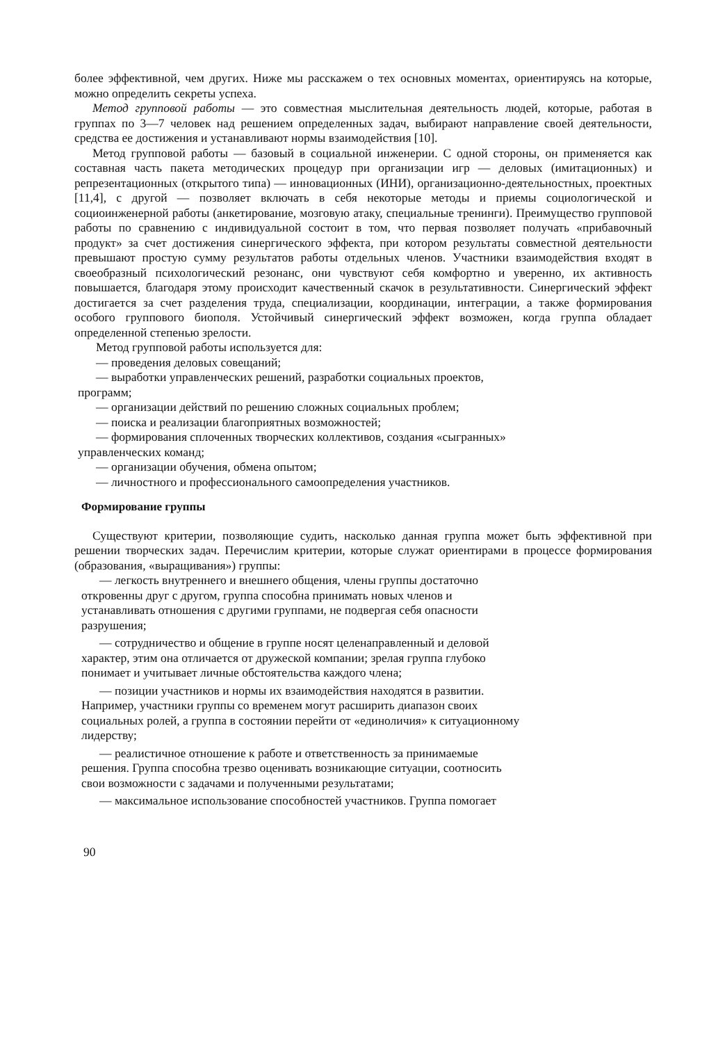более эффективной, чем других. Ниже мы расскажем о тех основных моментах, ориентируясь на которые, можно определить секреты успеха.
Метод групповой работы — это совместная мыслительная деятельность людей, которые, работая в группах по 3—7 человек над решением определенных задач, выбирают направление своей деятельности, средства ее достижения и устанавливают нормы взаимодействия [10].
Метод групповой работы — базовый в социальной инженерии. С одной стороны, он применяется как составная часть пакета методических процедур при организации игр — деловых (имитационных) и репрезентационных (открытого типа) — инновационных (ИНИ), организационно-деятельностных, проектных [11,4], с другой — позволяет включать в себя некоторые методы и приемы социологической и социоинженерной работы (анкетирование, мозговую атаку, специальные тренинги). Преимущество групповой работы по сравнению с индивидуальной состоит в том, что первая позволяет получать «прибавочный продукт» за счет достижения синергического эффекта, при котором результаты совместной деятельности превышают простую сумму результатов работы отдельных членов. Участники взаимодействия входят в своеобразный психологический резонанс, они чувствуют себя комфортно и уверенно, их активность повышается, благодаря этому происходит качественный скачок в результативности. Синергический эффект достигается за счет разделения труда, специализации, координации, интеграции, а также формирования особого группового биополя. Устойчивый синергический эффект возможен, когда группа обладает определенной степенью зрелости.
Метод групповой работы используется для:
— проведения деловых совещаний;
— выработки управленческих решений, разработки социальных проектов, программ;
— организации действий по решению сложных социальных проблем;
— поиска и реализации благоприятных возможностей;
— формирования сплоченных творческих коллективов, создания «сыгранных» управленческих команд;
— организации обучения, обмена опытом;
— личностного и профессионального самоопределения участников.
Формирование группы
Существуют критерии, позволяющие судить, насколько данная группа может быть эффективной при решении творческих задач. Перечислим критерии, которые служат ориентирами в процессе формирования (образования, «выращивания») группы:
— легкость внутреннего и внешнего общения, члены группы достаточно откровенны друг с другом, группа способна принимать новых членов и устанавливать отношения с другими группами, не подвергая себя опасности разрушения;
— сотрудничество и общение в группе носят целенаправленный и деловой характер, этим она отличается от дружеской компании; зрелая группа глубоко понимает и учитывает личные обстоятельства каждого члена;
— позиции участников и нормы их взаимодействия находятся в развитии. Например, участники группы со временем могут расширить диапазон своих социальных ролей, а группа в состоянии перейти от «единоличия» к ситуационному лидерству;
— реалистичное отношение к работе и ответственность за принимаемые решения. Группа способна трезво оценивать возникающие ситуации, соотносить свои возможности с задачами и полученными результатами;
— максимальное использование способностей участников. Группа помогает
90